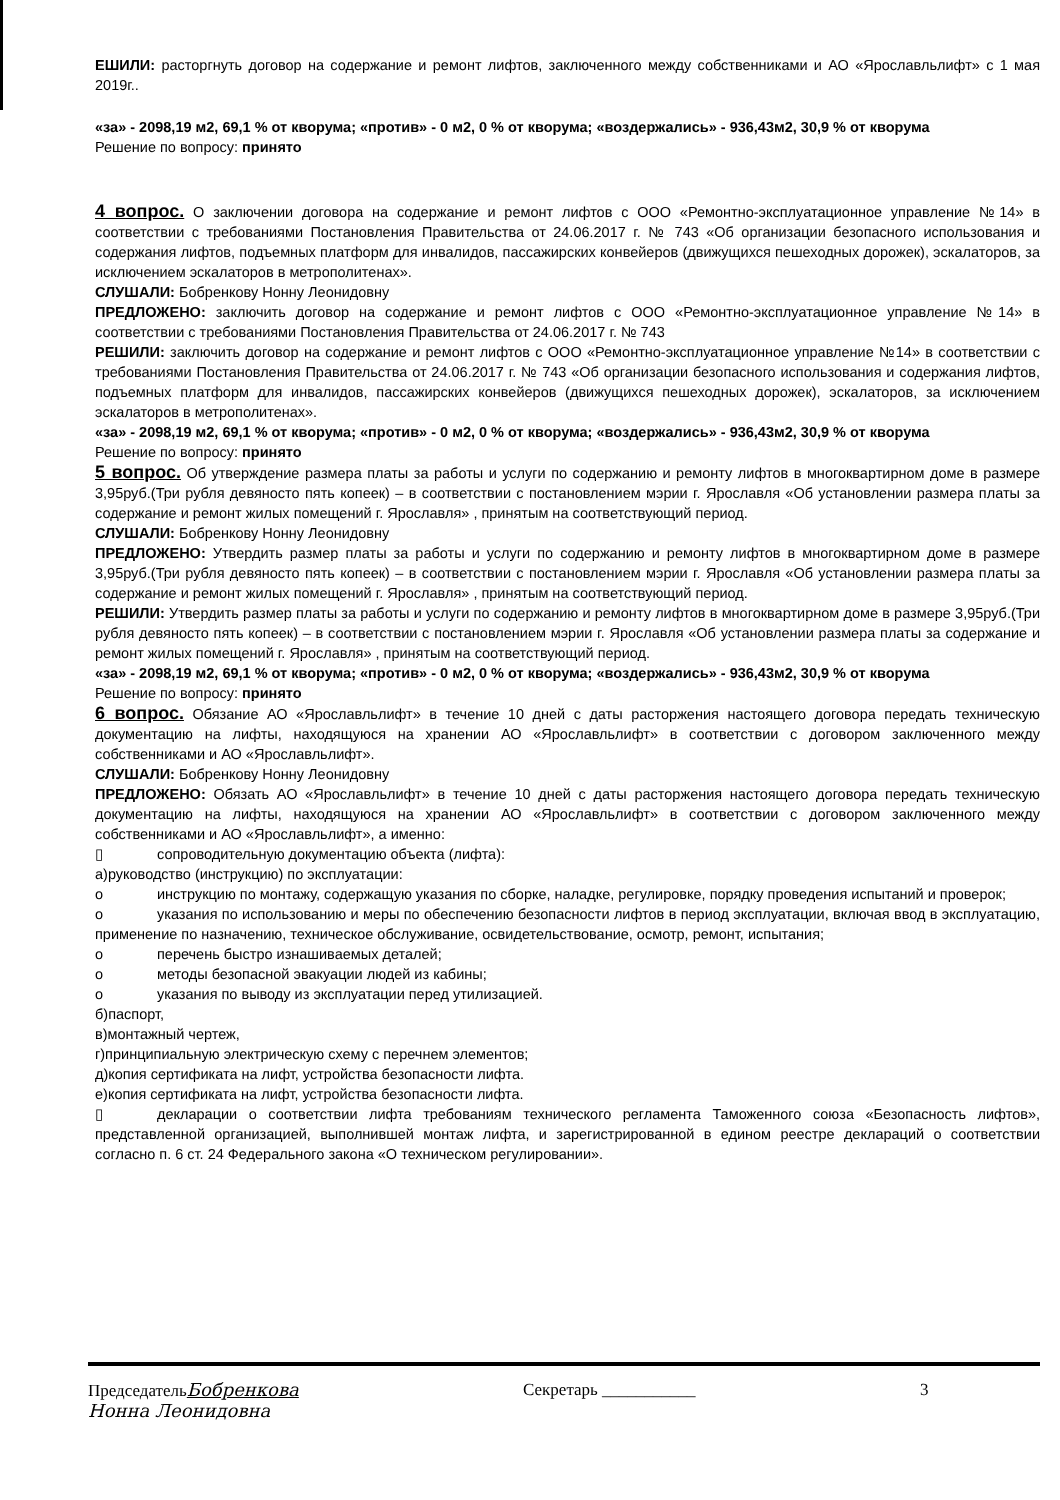ЕШИЛИ: расторгнуть договор на содержание и ремонт лифтов, заключенного между собственниками и АО «Ярославльлифт» с 1 мая 2019г..
«за» - 2098,19 м2, 69,1 % от кворума; «против» - 0 м2, 0 % от кворума; «воздержались» - 936,43м2, 30,9 % от кворума
Решение по вопросу: принято
4 вопрос. О заключении договора на содержание и ремонт лифтов с ООО «Ремонтно-эксплуатационное управление №14» в соответствии с требованиями Постановления Правительства от 24.06.2017 г. № 743 «Об организации безопасного использования и содержания лифтов, подъемных платформ для инвалидов, пассажирских конвейеров (движущихся пешеходных дорожек), эскалаторов, за исключением эскалаторов в метрополитенах».
СЛУШАЛИ: Бобренкову Нонну Леонидовну
ПРЕДЛОЖЕНО: заключить договор на содержание и ремонт лифтов с ООО «Ремонтно-эксплуатационное управление №14» в соответствии с требованиями Постановления Правительства от 24.06.2017 г. № 743
РЕШИЛИ: заключить договор на содержание и ремонт лифтов с ООО «Ремонтно-эксплуатационное управление №14» в соответствии с требованиями Постановления Правительства от 24.06.2017 г. № 743 «Об организации безопасного использования и содержания лифтов, подъемных платформ для инвалидов, пассажирских конвейеров (движущихся пешеходных дорожек), эскалаторов, за исключением эскалаторов в метрополитенах».
«за» - 2098,19 м2, 69,1 % от кворума; «против» - 0 м2, 0 % от кворума; «воздержались» - 936,43м2, 30,9 % от кворума
Решение по вопросу: принято
5 вопрос. Об утверждение размера платы за работы и услуги по содержанию и ремонту лифтов в многоквартирном доме в размере 3,95руб.(Три рубля девяносто пять копеек) – в соответствии с постановлением мэрии г. Ярославля «Об установлении размера платы за содержание и ремонт жилых помещений г. Ярославля» , принятым на соответствующий период.
СЛУШАЛИ: Бобренкову Нонну Леонидовну
ПРЕДЛОЖЕНО: Утвердить размер платы за работы и услуги по содержанию и ремонту лифтов в многоквартирном доме в размере 3,95руб.(Три рубля девяносто пять копеек) – в соответствии с постановлением мэрии г. Ярославля «Об установлении размера платы за содержание и ремонт жилых помещений г. Ярославля» , принятым на соответствующий период.
РЕШИЛИ: Утвердить размер платы за работы и услуги по содержанию и ремонту лифтов в многоквартирном доме в размере 3,95руб.(Три рубля девяносто пять копеек) – в соответствии с постановлением мэрии г. Ярославля «Об установлении размера платы за содержание и ремонт жилых помещений г. Ярославля» , принятым на соответствующий период.
«за» - 2098,19 м2, 69,1 % от кворума; «против» - 0 м2, 0 % от кворума; «воздержались» - 936,43м2, 30,9 % от кворума
Решение по вопросу: принято
6 вопрос. Обязание АО «Ярославльлифт» в течение 10 дней с даты расторжения настоящего договора передать техническую документацию на лифты, находящуюся на хранении АО «Ярославльлифт» в соответствии с договором заключенного между собственниками и АО «Ярославльлифт».
СЛУШАЛИ: Бобренкову Нонну Леонидовну
ПРЕДЛОЖЕНО: Обязать АО «Ярославльлифт» в течение 10 дней с даты расторжения настоящего договора передать техническую документацию на лифты, находящуюся на хранении АО «Ярославльлифт» в соответствии с договором заключенного между собственниками и АО «Ярославльлифт», а именно:
▯ сопроводительную документацию объекта (лифта):
а)руководство (инструкцию) по эксплуатации:
о инструкцию по монтажу, содержащую указания по сборке, наладке, регулировке, порядку проведения испытаний и проверок;
о указания по использованию и меры по обеспечению безопасности лифтов в период эксплуатации, включая ввод в эксплуатацию, применение по назначению, техническое обслуживание, освидетельствование, осмотр, ремонт, испытания;
о перечень быстро изнашиваемых деталей;
о методы безопасной эвакуации людей из кабины;
о указания по выводу из эксплуатации перед утилизацией.
б)паспорт,
в)монтажный чертеж,
г)принципиальную электрическую схему с перечнем элементов;
д)копия сертификата на лифт, устройства безопасности лифта.
е)копия сертификата на лифт, устройства безопасности лифта.
▯ декларации о соответствии лифта требованиям технического регламента Таможенного союза «Безопасность лифтов», представленной организацией, выполнившей монтаж лифта, и зарегистрированной в едином реестре деклараций о соответствии согласно п. 6 ст. 24 Федерального закона «О техническом регулировании».
ПредседательБобренкова
Нонна Леонидовна
Секретарь ___________ 3